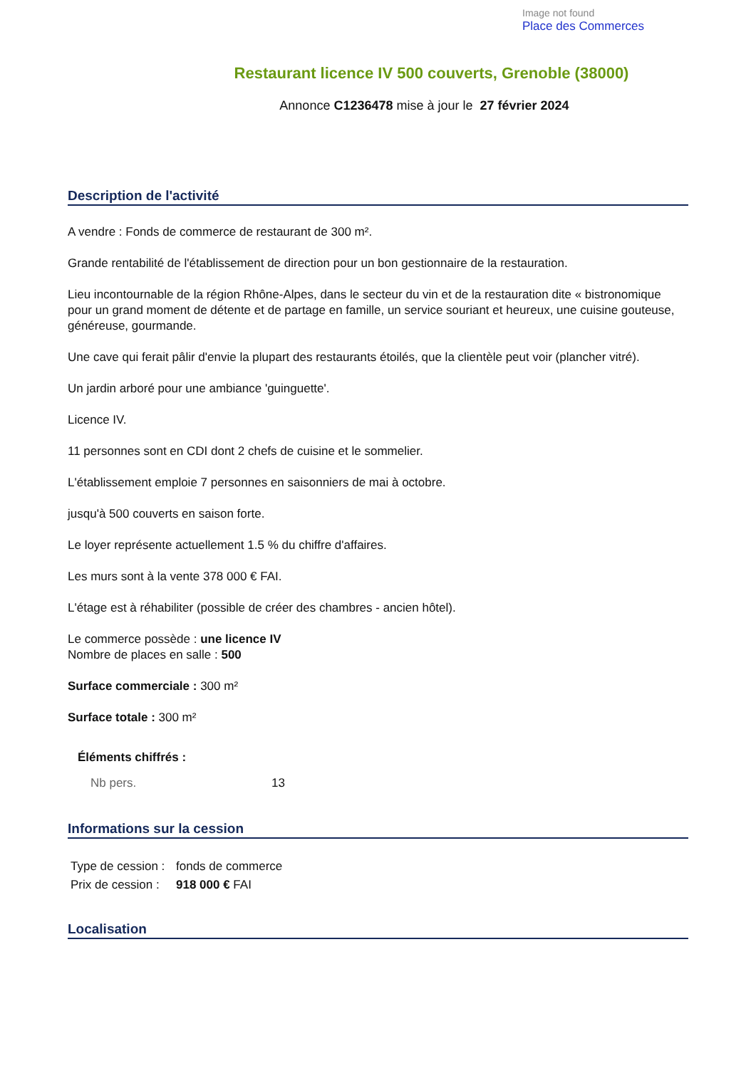Image not found
Place des Commerces
Restaurant licence IV 500 couverts, Grenoble (38000)
Annonce C1236478 mise à jour le 27 février 2024
Description de l'activité
A vendre : Fonds de commerce de restaurant de 300 m².
Grande rentabilité de l'établissement de direction pour un bon gestionnaire de la restauration.
Lieu incontournable de la région Rhône-Alpes, dans le secteur du vin et de la restauration dite « bistronomique pour un grand moment de détente et de partage en famille, un service souriant et heureux, une cuisine gouteuse, généreuse, gourmande.
Une cave qui ferait pâlir d'envie la plupart des restaurants étoilés, que la clientèle peut voir (plancher vitré).
Un jardin arboré pour une ambiance 'guinguette'.
Licence IV.
11 personnes sont en CDI dont 2 chefs de cuisine et le sommelier.
L'établissement emploie 7 personnes en saisonniers de mai à octobre.
jusqu'à 500 couverts en saison forte.
Le loyer représente actuellement 1.5 % du chiffre d'affaires.
Les murs sont à la vente 378 000 € FAI.
L'étage est à réhabiliter (possible de créer des chambres - ancien hôtel).
Le commerce possède : une licence IV
Nombre de places en salle : 500
Surface commerciale : 300 m²
Surface totale : 300 m²
Éléments chiffrés :
| Nb pers. | 13 |
Informations sur la cession
| Type de cession : | fonds de commerce |
| Prix de cession : | 918 000 € FAI |
Localisation